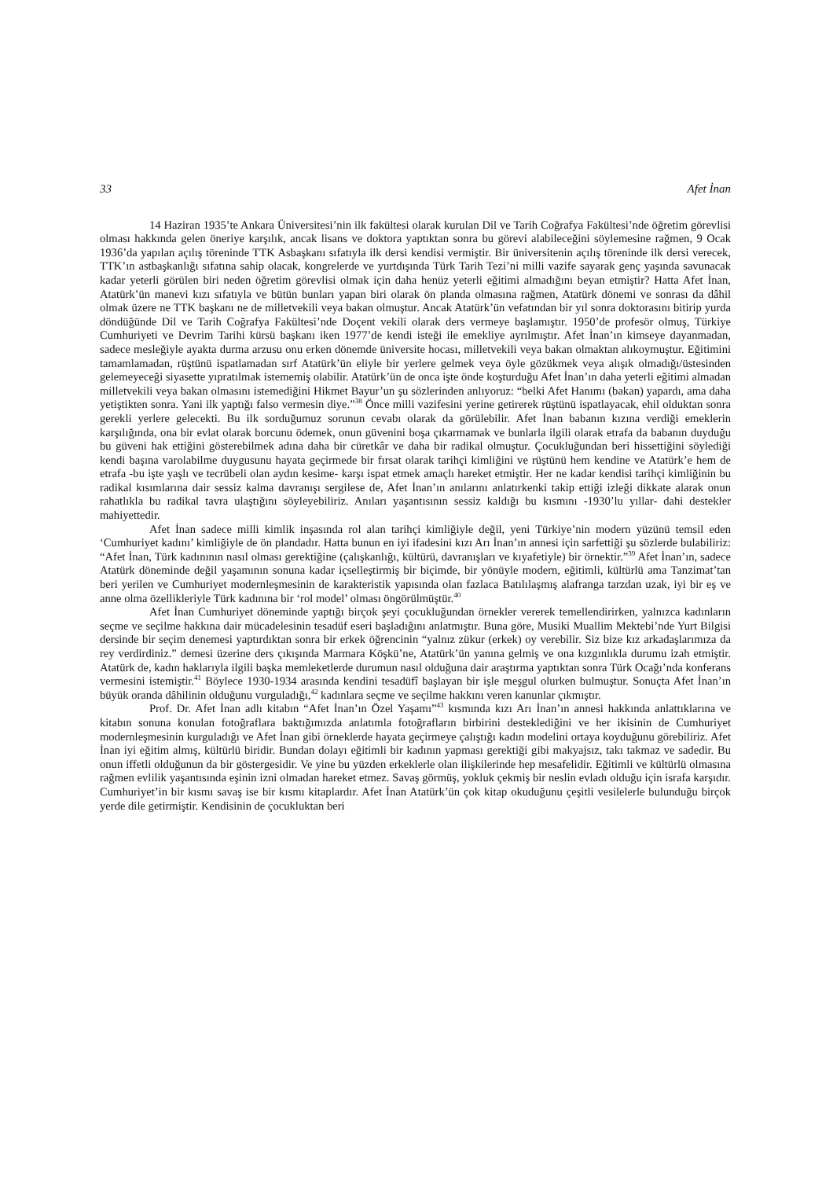33 Afet İnan
14 Haziran 1935’te Ankara Üniversitesi’nin ilk fakültesi olarak kurulan Dil ve Tarih Coğrafya Fakültesi’nde öğretim görevlisi olması hakkında gelen öneriye karşılık, ancak lisans ve doktora yaptıktan sonra bu görevi alabileceğini söylemesine rağmen, 9 Ocak 1936’da yapılan açılış töreninde TTK Asbaşkanı sıfatıyla ilk dersi kendisi vermiştir. Bir üniversitenin açılış töreninde ilk dersi verecek, TTK’ın astbaşkanlığı sıfatına sahip olacak, kongrelerde ve yurtdışında Türk Tarih Tezi’ni milli vazife sayarak genç yaşında savunacak kadar yeterli görülen biri neden öğretim görevlisi olmak için daha henüz yeterli eğitimi almadığını beyan etmiştir? Hatta Afet İnan, Atatürk’ün manevi kızı sıfatıyla ve bütün bunları yapan biri olarak ön planda olmasına rağmen, Atatürk dönemi ve sonrası da dâhil olmak üzere ne TTK başkanı ne de milletvekili veya bakan olmuştur. Ancak Atatürk’ün vefatından bir yıl sonra doktorasını bitirip yurda döndüğünde Dil ve Tarih Coğrafya Fakültesi’nde Doçent vekili olarak ders vermeye başlamıştır. 1950’de profesör olmuş, Türkiye Cumhuriyeti ve Devrim Tarihi kürsü başkanı iken 1977’de kendi isteği ile emekliye ayrılmıştır. Afet İnan’ın kimseye dayanmadan, sadece mesleğiyle ayakta durma arzusu onu erken dönemde üniversite hocası, milletvekili veya bakan olmaktan alıkoymuştur. Eğitimini tamamlamadan, rüştünü ispatlamadan sırf Atatürk’ün eliyle bir yerlere gelmek veya öyle gözükmek veya alışık olmadığı/üstesinden gelemeyeceği siyasette yıpratılmak istememiş olabilir. Atatürk’ün de onca işte önde koşturduğu Afet İnan’ın daha yeterli eğitimi almadan milletvekili veya bakan olmasını istemediğini Hikmet Bayur’un şu sözlerinden anlıyoruz: “belki Afet Hanımı (bakan) yapardı, ama daha yetiştikten sonra. Yani ilk yaptığı falso vermesin diye.”<sup>38</sup> Önce milli vazifesini yerine getirerek rüştünü ispatlayacak, ehil olduktan sonra gerekli yerlere gelecekti. Bu ilk sorduğumuz sorunun cevabı olarak da görülebilir. Afet İnan babanın kızına verdiği emeklerin karşılığında, ona bir evlat olarak borcunu ödemek, onun güvenini boşa çıkarmamak ve bunlarla ilgili olarak etrafa da babanın duyduğu bu güveni hak ettiğini gösterebilmek adına daha bir cüretkâr ve daha bir radikal olmuştur. Çocukluğundan beri hissettiğini söylediği kendi başına varolabilme duygusunu hayata geçirmede bir fırsat olarak tarihçi kimliğini ve rüştünü hem kendine ve Atatürk’e hem de etrafa -bu işte yaşlı ve tecrübeli olan aydın kesime- karşı ispat etmek amaçlı hareket etmiştir. Her ne kadar kendisi tarihçi kimliğinin bu radikal kısımlarına dair sessiz kalma davranışı sergilese de, Afet İnan’ın anılarını anlatırkenki takip ettiği izleği dikkate alarak onun rahatlıkla bu radikal tavra ulaştığını söyleyebiliriz. Anıları yaşantısının sessiz kaldığı bu kısmını -1930’lu yıllar- dahi destekler mahiyettedir.
Afet İnan sadece milli kimlik inşasında rol alan tarihçi kimliğiyle değil, yeni Türkiye’nin modern yüzünü temsil eden ‘Cumhuriyet kadını’ kimliğiyle de ön plandadır. Hatta bunun en iyi ifadesini kızı Arı İnan’ın annesi için sarfettiği şu sözlerde bulabiliriz: “Afet İnan, Türk kadınının nasıl olması gerektiğine (çalışkanlığı, kültürü, davranışları ve kıyafetiyle) bir örnektir.”<sup>39</sup> Afet İnan’ın, sadece Atatürk döneminde değil yaşamının sonuna kadar içselleştirmiş bir biçimde, bir yönüyle modern, eğitimli, kültürlü ama Tanzimat’tan beri yerilen ve Cumhuriyet modernleşmesinin de karakteristik yapısında olan fazlaca Batılılaşmış alafranga tarzdan uzak, iyi bir eş ve anne olma özellikleriyle Türk kadınına bir ‘rol model’ olması öngörülmüştür.<sup>40</sup>
Afet İnan Cumhuriyet döneminde yaptığı birçok şeyi çocukluğundan örnekler vererek temellendirirken, yalnızca kadınların seçme ve seçilme hakkına dair mücadelesinin tesadüf eseri başladığını anlatmıştır. Buna göre, Musiki Muallim Mektebi’nde Yurt Bilgisi dersinde bir seçim denemesi yaptırdıktan sonra bir erkek öğrencinin “yalnız zükur (erkek) oy verebilir. Siz bize kız arkadaşlarımıza da rey verdirdiniz.” demesi üzerine ders çıkışında Marmara Köşkü’ne, Atatürk’ün yanına gelmiş ve ona kızgınlıkla durumu izah etmiştir. Atatürk de, kadın haklarıyla ilgili başka memleketlerde durumun nasıl olduğuna dair araştırma yaptıktan sonra Türk Ocağı’nda konferans vermesini istemiştir.<sup>41</sup> Böylece 1930-1934 arasında kendini tesadüfî başlayan bir işle meşgul olurken bulmuştur. Sonuçta Afet İnan’ın büyük oranda dâhilinin olduğunu vurguladığı,<sup>42</sup> kadınlara seçme ve seçilme hakkını veren kanunlar çıkmıştır.
Prof. Dr. Afet İnan adlı kitabın “Afet İnan’ın Özel Yaşamı”<sup>43</sup> kısmında kızı Arı İnan’ın annesi hakkında anlattıklarına ve kitabın sonuna konulan fotoğraflara baktığımızda anlatımla fotoğrafların birbirini desteklediğini ve her ikisinin de Cumhuriyet modernleşmesinin kurguladığı ve Afet İnan gibi örneklerde hayata geçirmeye çalıştığı kadın modelini ortaya koyduğunu görebiliriz. Afet İnan iyi eğitim almış, kültürlü biridir. Bundan dolayı eğitimli bir kadının yapması gerektiği gibi makyajsız, takı takmaz ve sadedir. Bu onun iffetli olduğunun da bir göstergesidir. Ve yine bu yüzden erkeklerle olan ilişkilerinde hep mesafelidir. Eğitimli ve kültürlü olmasına rağmen evlilik yaşantısında eşinin izni olmadan hareket etmez. Savaş görmüş, yokluk çekmiş bir neslin evladı olduğu için israfa karşıdır. Cumhuriyet’in bir kısmı savaş ise bir kısmı kitaplardır. Afet İnan Atatürk’ün çok kitap okuduğunu çeşitli vesilelerle bulunduğu birçok yerde dile getirmiştir. Kendisinin de çocukluktan beri